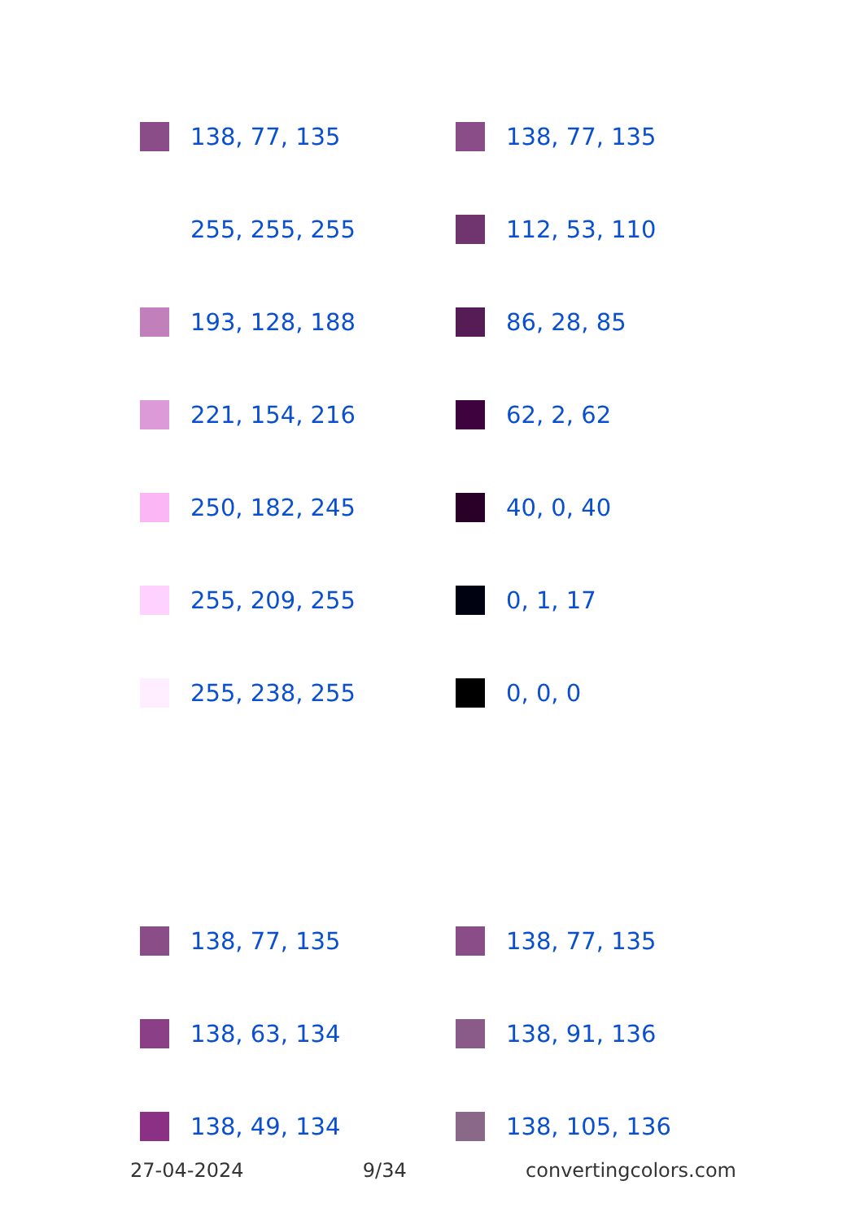138, 77, 135 138, 77, 135
255, 255, 255 112, 53, 110
193, 128, 188 86, 28, 85
221, 154, 216 62, 2, 62
250, 182, 245 40, 0, 40
255, 209, 255 0, 1, 17
255, 238, 255 0, 0, 0
138, 77, 135 138, 77, 135
138, 63, 134 138, 91, 136
138, 49, 134 138, 105, 136
27-04-2024 9/34 convertingcolors.com